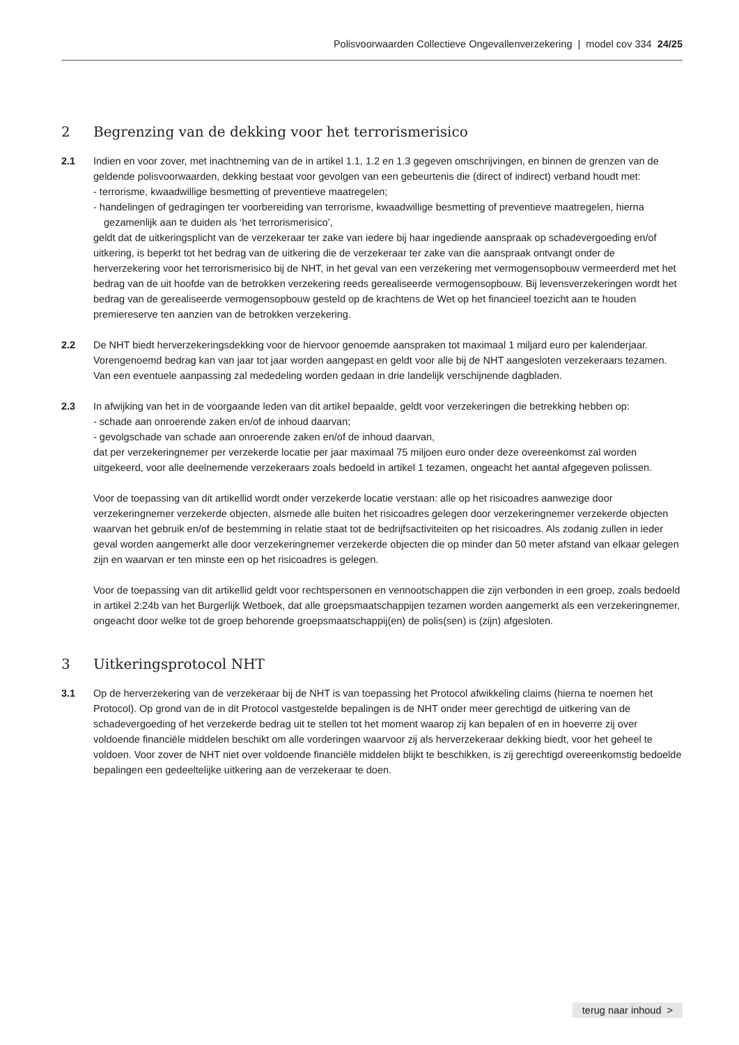Polisvoorwaarden Collectieve Ongevallenverzekering | model cov 334 24/25
2 Begrenzing van de dekking voor het terrorismerisico
2.1 Indien en voor zover, met inachtneming van de in artikel 1.1, 1.2 en 1.3 gegeven omschrijvingen, en binnen de grenzen van de geldende polisvoorwaarden, dekking bestaat voor gevolgen van een gebeurtenis die (direct of indirect) verband houdt met:
- terrorisme, kwaadwillige besmetting of preventieve maatregelen;
- handelingen of gedragingen ter voorbereiding van terrorisme, kwaadwillige besmetting of preventieve maatregelen, hierna gezamenlijk aan te duiden als ‘het terrorismerisico’,
geldt dat de uitkeringsplicht van de verzekeraar ter zake van iedere bij haar ingediende aanspraak op schadevergoeding en/of uitkering, is beperkt tot het bedrag van de uitkering die de verzekeraar ter zake van die aanspraak ontvangt onder de herverzekering voor het terrorismerisico bij de NHT, in het geval van een verzekering met vermogensopbouw vermeerderd met het bedrag van de uit hoofde van de betrokken verzekering reeds gerealiseerde vermogensopbouw. Bij levensverzekeringen wordt het bedrag van de gerealiseerde vermogens­opbouw gesteld op de krachtens de Wet op het financieel toezicht aan te houden premiereserve ten aanzien van de betrokken verzekering.
2.2 De NHT biedt herverzekeringsdekking voor de hiervoor genoemde aanspraken tot maximaal 1 miljard euro per kalenderjaar. Vorengenoemd bedrag kan van jaar tot jaar worden aangepast en geldt voor alle bij de NHT aangesloten verzekeraars tezamen. Van een eventuele aanpassing zal mededeling worden gedaan in drie landelijk verschijnende dagbladen.
2.3 In afwijking van het in de voorgaande leden van dit artikel bepaalde, geldt voor verzekeringen die betrekking hebben op:
- schade aan onroerende zaken en/of de inhoud daarvan;
- gevolgschade van schade aan onroerende zaken en/of de inhoud daarvan,
dat per verzekeringnemer per verzekerde locatie per jaar maximaal 75 miljoen euro onder deze overeenkomst zal worden uitgekeerd, voor alle deelnemende verzekeraars zoals bedoeld in artikel 1 tezamen, ongeacht het aantal afgegeven polissen.
Voor de toepassing van dit artikellid wordt onder verzekerde locatie verstaan: alle op het risicoadres aanwezige door verzekeringnemer verzekerde objecten, alsmede alle buiten het risicoadres gelegen door verzekeringnemer verzekerde objecten waarvan het gebruik en/of de bestemming in relatie staat tot de bedrijfsactiviteiten op het risicoadres. Als zodanig zullen in ieder geval worden aangemerkt alle door verzekeringnemer verzekerde objecten die op minder dan 50 meter afstand van elkaar gelegen zijn en waarvan er ten minste een op het risicoadres is gelegen.
Voor de toepassing van dit artikellid geldt voor rechtspersonen en vennootschappen die zijn verbonden in een groep, zoals bedoeld in artikel 2:24b van het Burgerlijk Wetboek, dat alle groepsmaatschappijen tezamen worden aangemerkt als een verzekeringnemer, ongeacht door welke tot de groep behorende groepsmaatschappij(en) de polis(sen) is (zijn) afgesloten.
3 Uitkeringsprotocol NHT
3.1 Op de herverzekering van de verzekeraar bij de NHT is van toepassing het Protocol afwikkeling claims (hierna te noemen het Protocol). Op grond van de in dit Protocol vastgestelde bepalingen is de NHT onder meer gerechtigd de uitkering van de schadevergoeding of het verzekerde bedrag uit te stellen tot het moment waarop zij kan bepalen of en in hoeverre zij over voldoende financiële middelen beschikt om alle vorderingen waarvoor zij als herverzekeraar dekking biedt, voor het geheel te voldoen. Voor zover de NHT niet over voldoende financiële middelen blijkt te beschikken, is zij gerechtigd overeenkomstig bedoelde bepalingen een gedeeltelijke uitkering aan de verzekeraar te doen.
terug naar inhoud >